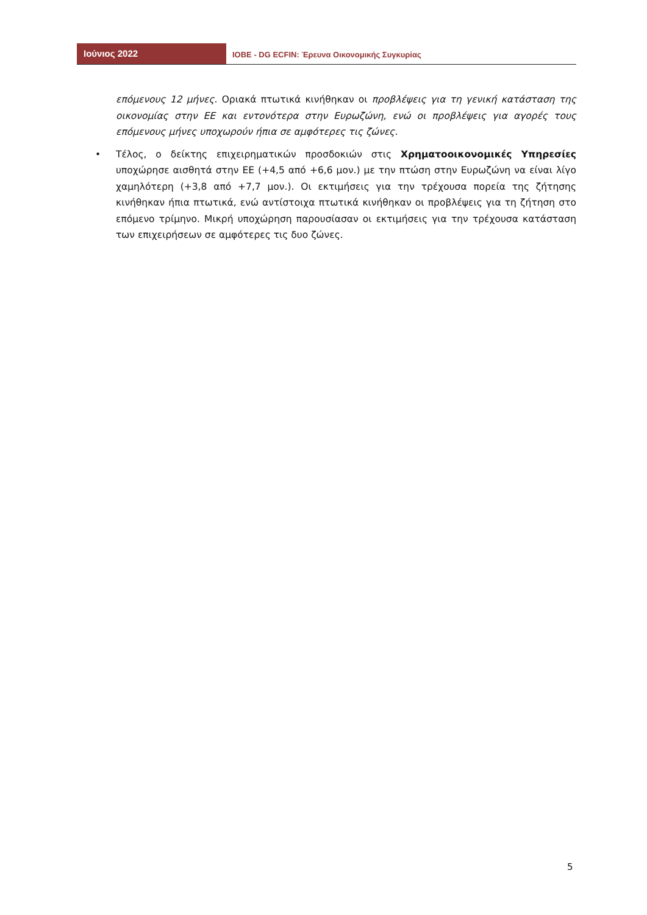Ιούνιος 2022
IOBE - DG ECFIN: Έρευνα Οικονομικής Συγκυρίας
επόμενους 12 μήνες. Οριακά πτωτικά κινήθηκαν οι προβλέψεις για τη γενική κατάσταση της οικονομίας στην ΕΕ και εντονότερα στην Ευρωζώνη, ενώ οι προβλέψεις για αγορές τους επόμενους μήνες υποχωρούν ήπια σε αμφότερες τις ζώνες.
• Τέλος, ο δείκτης επιχειρηματικών προσδοκιών στις Χρηματοοικονομικές Υπηρεσίες υποχώρησε αισθητά στην ΕΕ (+4,5 από +6,6 μον.) με την πτώση στην Ευρωζώνη να είναι λίγο χαμηλότερη (+3,8 από +7,7 μον.). Οι εκτιμήσεις για την τρέχουσα πορεία της ζήτησης κινήθηκαν ήπια πτωτικά, ενώ αντίστοιχα πτωτικά κινήθηκαν οι προβλέψεις για τη ζήτηση στο επόμενο τρίμηνο. Μικρή υποχώρηση παρουσίασαν οι εκτιμήσεις για την τρέχουσα κατάσταση των επιχειρήσεων σε αμφότερες τις δυο ζώνες.
5